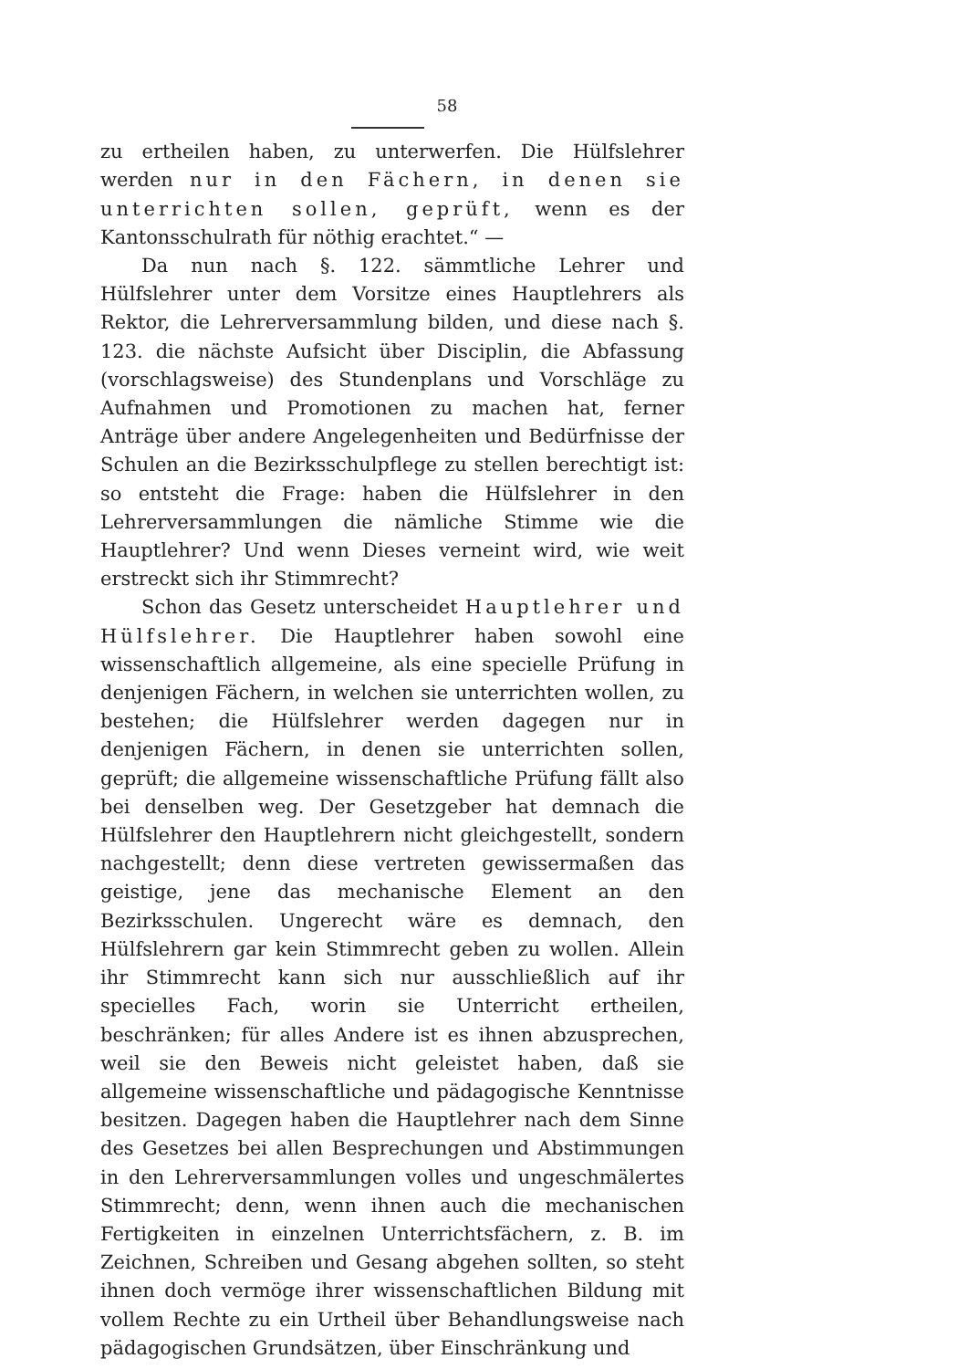58
zu ertheilen haben, zu unterwerfen. Die Hülfslehrer werden nur in den Fächern, in denen sie unterrichten sollen, geprüft, wenn es der Kantonsschulrath für nöthig erachtet.“ —
Da nun nach §. 122. sämmtliche Lehrer und Hülfslehrer unter dem Vorsitze eines Hauptlehrers als Rektor, die Lehrerversammlung bilden, und diese nach §. 123. die nächste Aufsicht über Disciplin, die Abfassung (vorschlagsweise) des Stundenplans und Vorschläge zu Aufnahmen und Promotionen zu machen hat, ferner Anträge über andere Angelegenheiten und Bedürfnisse der Schulen an die Bezirksschulpflege zu stellen berechtigt ist: so entsteht die Frage: haben die Hülfslehrer in den Lehrerversammlungen die nämliche Stimme wie die Hauptlehrer? Und wenn Dieses verneint wird, wie weit erstreckt sich ihr Stimmrecht?
Schon das Gesetz unterscheidet Hauptlehrer und Hülfslehrer. Die Hauptlehrer haben sowohl eine wissenschaftlich allgemeine, als eine specielle Prüfung in denjenigen Fächern, in welchen sie unterrichten wollen, zu bestehen; die Hülfslehrer werden dagegen nur in denjenigen Fächern, in denen sie unterrichten sollen, geprüft; die allgemeine wissenschaftliche Prüfung fällt also bei denselben weg. Der Gesetzgeber hat demnach die Hülfslehrer den Hauptlehrern nicht gleichgestellt, sondern nachgestellt; denn diese vertreten gewissermaßen das geistige, jene das mechanische Element an den Bezirksschulen. Ungerecht wäre es demnach, den Hülfslehrern gar kein Stimmrecht geben zu wollen. Allein ihr Stimmrecht kann sich nur ausschließlich auf ihr specielles Fach, worin sie Unterricht ertheilen, beschränken; für alles Andere ist es ihnen abzusprechen, weil sie den Beweis nicht geleistet haben, daß sie allgemeine wissenschaftliche und pädagogische Kenntnisse besitzen. Dagegen haben die Hauptlehrer nach dem Sinne des Gesetzes bei allen Besprechungen und Abstimmungen in den Lehrerversammlungen volles und ungeschmälertes Stimmrecht; denn, wenn ihnen auch die mechanischen Fertigkeiten in einzelnen Unterrichtsfächern, z. B. im Zeichnen, Schreiben und Gesang abgehen sollten, so steht ihnen doch vermöge ihrer wissenschaftlichen Bildung mit vollem Rechte zu ein Urtheil über Behandlungsweise nach pädagogischen Grundsätzen, über Einschränkung und